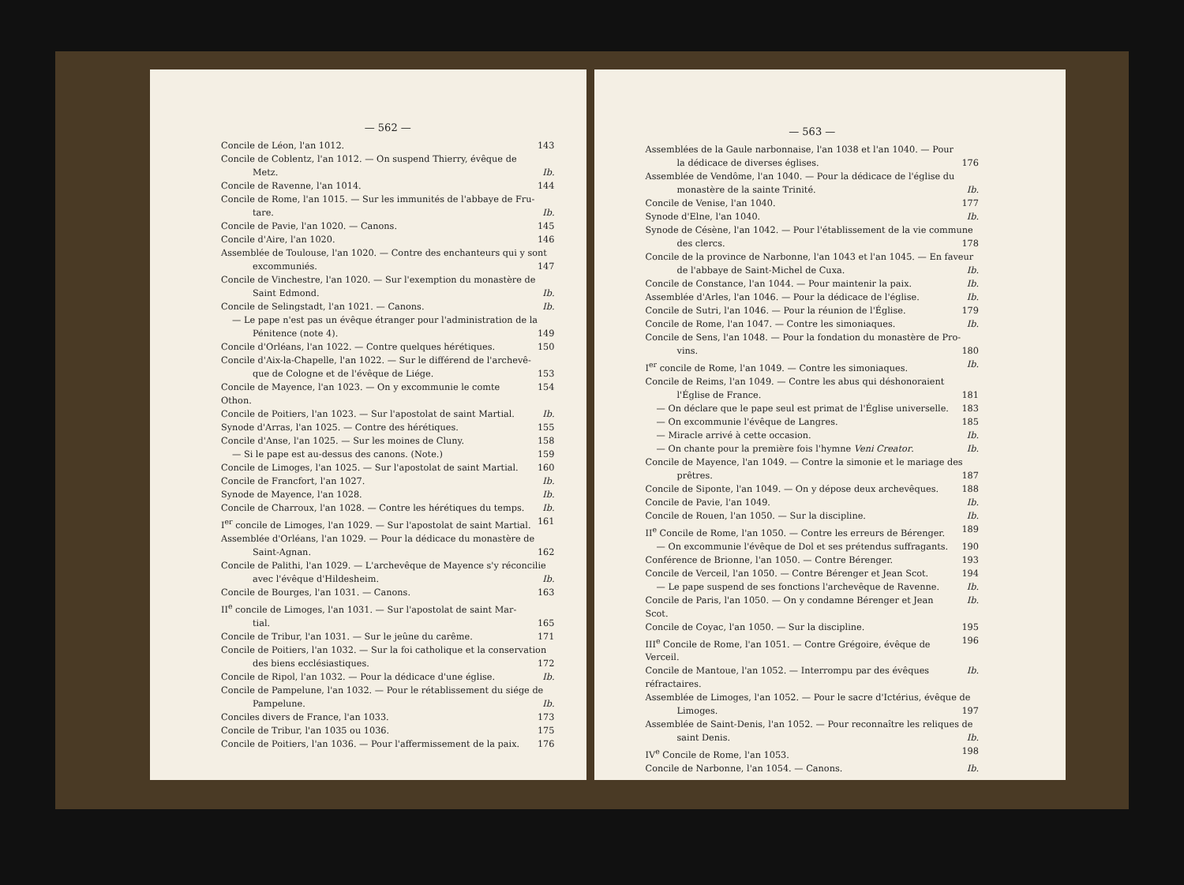— 562 —
Concile de Léon, l'an 1012. 143
Concile de Coblentz, l'an 1012. — On suspend Thierry, évêque de
Metz. Ib.
Concile de Ravenne, l'an 1014. 144
Concile de Rome, l'an 1015. — Sur les immunités de l'abbaye de Fru-
tare. Ib.
Concile de Pavie, l'an 1020. — Canons. 145
Concile d'Aire, l'an 1020. 146
Assemblée de Toulouse, l'an 1020. — Contre des enchanteurs qui y sont
excommuniés. 147
Concile de Vinchestre, l'an 1020. — Sur l'exemption du monastère de
Saint Edmond. Ib.
Concile de Selingstadt, l'an 1021. — Canons. Ib.
— Le pape n'est pas un évêque étranger pour l'administration de la
Pénitence (note 4). 149
Concile d'Orléans, l'an 1022. — Contre quelques hérétiques. 150
Concile d'Aix-la-Chapelle, l'an 1022. — Sur le différend de l'archevê-
que de Cologne et de l'évêque de Liége. 153
Concile de Mayence, l'an 1023. — On y excommunie le comte Othon. 154
Concile de Poitiers, l'an 1023. — Sur l'apostolat de saint Martial. Ib.
Synode d'Arras, l'an 1025. — Contre des hérétiques. 155
Concile d'Anse, l'an 1025. — Sur les moines de Cluny. 158
— Si le pape est au-dessus des canons. (Note.) 159
Concile de Limoges, l'an 1025. — Sur l'apostolat de saint Martial. 160
Concile de Francfort, l'an 1027. Ib.
Synode de Mayence, l'an 1028. Ib.
Concile de Charroux, l'an 1028. — Contre les hérétiques du temps. Ib.
I<sup>er</sup> concile de Limoges, l'an 1029. — Sur l'apostolat de saint Martial. 161
Assemblée d'Orléans, l'an 1029. — Pour la dédicace du monastère de
Saint-Agnan. 162
Concile de Palithi, l'an 1029. — L'archevêque de Mayence s'y réconcilie
avec l'évêque d'Hildesheim. Ib.
Concile de Bourges, l'an 1031. — Canons. 163
II<sup>e</sup> concile de Limoges, l'an 1031. — Sur l'apostolat de saint Mar-
tial. 165
Concile de Tribur, l'an 1031. — Sur le jeûne du carême. 171
Concile de Poitiers, l'an 1032. — Sur la foi catholique et la conservation
des biens ecclésiastiques. 172
Concile de Ripol, l'an 1032. — Pour la dédicace d'une église. Ib.
Concile de Pampelune, l'an 1032. — Pour le rétablissement du siége de
Pampelune. Ib.
Conciles divers de France, l'an 1033. 173
Concile de Tribur, l'an 1035 ou 1036. 175
Concile de Poitiers, l'an 1036. — Pour l'affermissement de la paix. 176
— 563 —
Assemblées de la Gaule narbonnaise, l'an 1038 et l'an 1040. — Pour
la dédicace de diverses églises. 176
Assemblée de Vendôme, l'an 1040. — Pour la dédicace de l'église du
monastère de la sainte Trinité. Ib.
Concile de Venise, l'an 1040. 177
Synode d'Elne, l'an 1040. Ib.
Synode de Césène, l'an 1042. — Pour l'établissement de la vie commune
des clercs. 178
Concile de la province de Narbonne, l'an 1043 et l'an 1045. — En faveur
de l'abbaye de Saint-Michel de Cuxa. Ib.
Concile de Constance, l'an 1044. — Pour maintenir la paix. Ib.
Assemblée d'Arles, l'an 1046. — Pour la dédicace de l'église. Ib.
Concile de Sutri, l'an 1046. — Pour la réunion de l'Église. 179
Concile de Rome, l'an 1047. — Contre les simoniaques. Ib.
Concile de Sens, l'an 1048. — Pour la fondation du monastère de Pro-
vins. 180
I<sup>er</sup> concile de Rome, l'an 1049. — Contre les simoniaques. Ib.
Concile de Reims, l'an 1049. — Contre les abus qui déshonoraient
l'Église de France. 181
— On déclare que le pape seul est primat de l'Église universelle. 183
— On excommunie l'évêque de Langres. 185
— Miracle arrivé à cette occasion. Ib.
— On chante pour la première fois l'hymne Veni Creator. Ib.
Concile de Mayence, l'an 1049. — Contre la simonie et le mariage des
prêtres. 187
Concile de Siponte, l'an 1049. — On y dépose deux archevêques. 188
Concile de Pavie, l'an 1049. Ib.
Concile de Rouen, l'an 1050. — Sur la discipline. Ib.
II<sup>e</sup> Concile de Rome, l'an 1050. — Contre les erreurs de Bérenger. 189
— On excommunie l'évêque de Dol et ses prétendus suffragants. 190
Conférence de Brionne, l'an 1050. — Contre Bérenger. 193
Concile de Verceil, l'an 1050. — Contre Bérenger et Jean Scot. 194
— Le pape suspend de ses fonctions l'archevêque de Ravenne. Ib.
Concile de Paris, l'an 1050. — On y condamne Bérenger et Jean Scot. Ib.
Concile de Coyac, l'an 1050. — Sur la discipline. 195
III<sup>e</sup> Concile de Rome, l'an 1051. — Contre Grégoire, évêque de Verceil. 196
Concile de Mantoue, l'an 1052. — Interrompu par des évêques réfractaires. Ib.
Assemblée de Limoges, l'an 1052. — Pour le sacre d'Ictérius, évêque de
Limoges. 197
Assemblée de Saint-Denis, l'an 1052. — Pour reconnaître les reliques de
saint Denis. Ib.
IV<sup>e</sup> Concile de Rome, l'an 1053. 198
Concile de Narbonne, l'an 1054. — Canons. Ib.